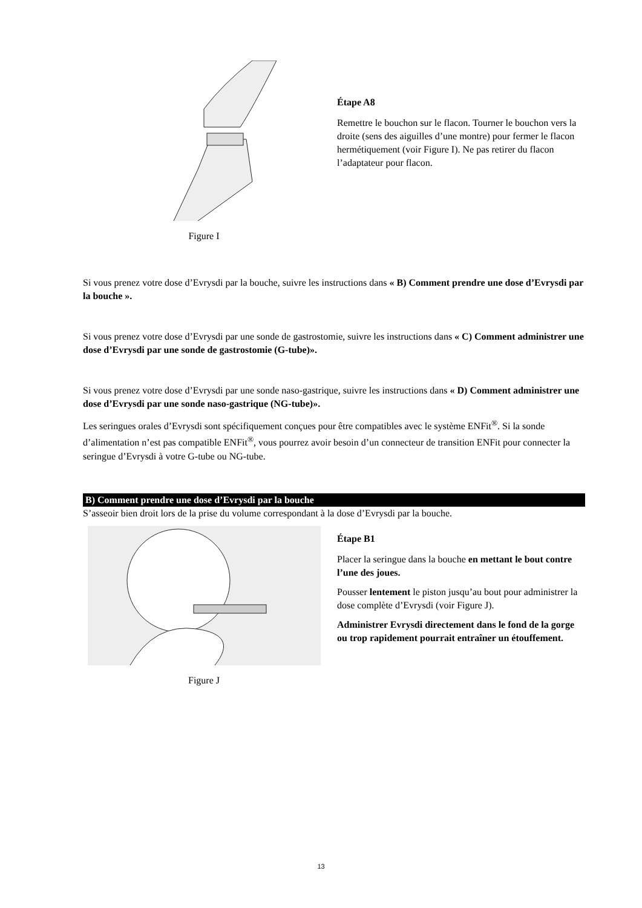Figure I
Étape A8
Remettre le bouchon sur le flacon. Tourner le bouchon vers la droite (sens des aiguilles d’une montre) pour fermer le flacon hermétiquement (voir Figure I). Ne pas retirer du flacon l’adaptateur pour flacon.
Si vous prenez votre dose d’Evrysdi par la bouche, suivre les instructions dans « B) Comment prendre une dose d’Evrysdi par la bouche ».
Si vous prenez votre dose d’Evrysdi par une sonde de gastrostomie, suivre les instructions dans « C) Comment administrer une dose d’Evrysdi par une sonde de gastrostomie (G-tube)».
Si vous prenez votre dose d’Evrysdi par une sonde naso-gastrique, suivre les instructions dans « D) Comment administrer une dose d’Evrysdi par une sonde naso-gastrique (NG-tube)».
Les seringues orales d’Evrysdi sont spécifiquement conçues pour être compatibles avec le système ENFit<sup>®</sup>. Si la sonde d’alimentation n’est pas compatible ENFit<sup>®</sup>, vous pourrez avoir besoin d’un connecteur de transition ENFit pour connecter la seringue d’Evrysdi à votre G-tube ou NG-tube.
B) Comment prendre une dose d’Evrysdi par la bouche
S’asseoir bien droit lors de la prise du volume correspondant à la dose d’Evrysdi par la bouche.
Figure J
Étape B1
Placer la seringue dans la bouche en mettant le bout contre l’une des joues.
Pousser lentement le piston jusqu’au bout pour administrer la dose complète d’Evrysdi (voir Figure J).
Administrer Evrysdi directement dans le fond de la gorge ou trop rapidement pourrait entraîner un étouffement.
13